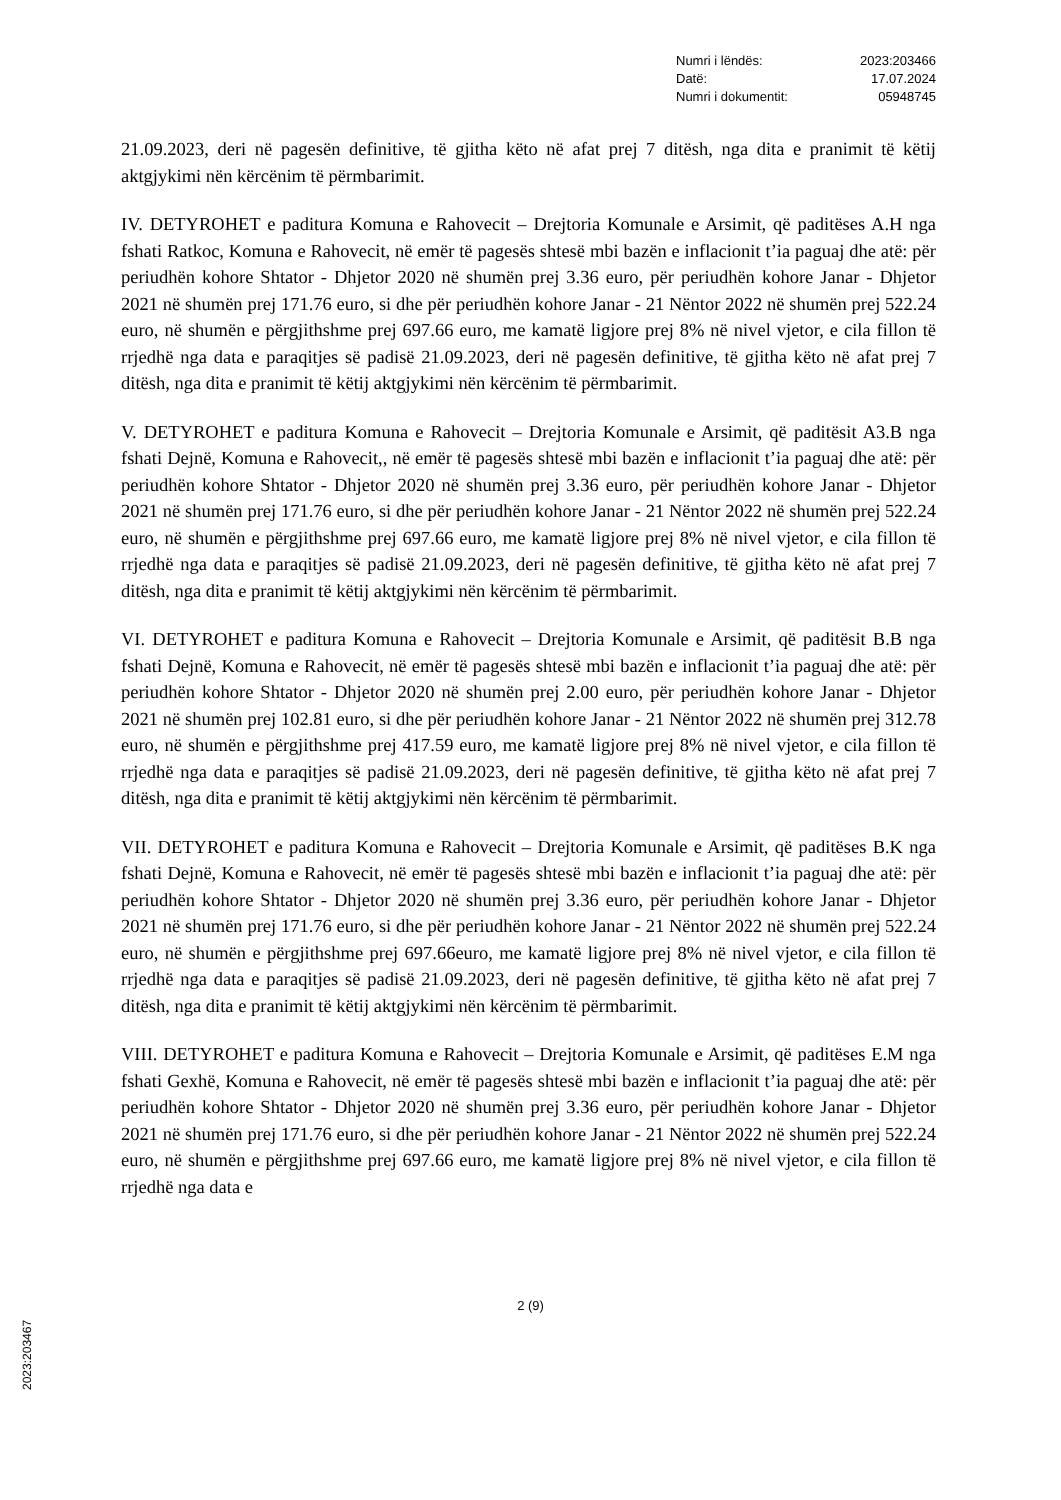Numri i lëndës: 2023:203466
Datë: 17.07.2024
Numri i dokumentit: 05948745
21.09.2023, deri në pagesën definitive, të gjitha këto në afat prej 7 ditësh, nga dita e pranimit të këtij aktgjykimi nën kërcënim të përmbarimit.
IV. DETYROHET e paditura Komuna e Rahovecit – Drejtoria Komunale e Arsimit, që paditëses A.H nga fshati Ratkoc, Komuna e Rahovecit, në emër të pagesës shtesë mbi bazën e inflacionit t’ia paguaj dhe atë: për periudhën kohore Shtator - Dhjetor 2020 në shumën prej 3.36 euro, për periudhën kohore Janar - Dhjetor 2021 në shumën prej 171.76 euro, si dhe për periudhën kohore Janar - 21 Nëntor 2022 në shumën prej 522.24 euro, në shumën e përgjithshme prej 697.66 euro, me kamatë ligjore prej 8% në nivel vjetor, e cila fillon të rrjedhë nga data e paraqitjes së padisë 21.09.2023, deri në pagesën definitive, të gjitha këto në afat prej 7 ditësh, nga dita e pranimit të këtij aktgjykimi nën kërcënim të përmbarimit.
V. DETYROHET e paditura Komuna e Rahovecit – Drejtoria Komunale e Arsimit, që paditësit A3.B nga fshati Dejnë, Komuna e Rahovecit,, në emër të pagesës shtesë mbi bazën e inflacionit t’ia paguaj dhe atë: për periudhën kohore Shtator - Dhjetor 2020 në shumën prej 3.36 euro, për periudhën kohore Janar - Dhjetor 2021 në shumën prej 171.76 euro, si dhe për periudhën kohore Janar - 21 Nëntor 2022 në shumën prej 522.24 euro, në shumën e përgjithshme prej 697.66 euro, me kamatë ligjore prej 8% në nivel vjetor, e cila fillon të rrjedhë nga data e paraqitjes së padisë 21.09.2023, deri në pagesën definitive, të gjitha këto në afat prej 7 ditësh, nga dita e pranimit të këtij aktgjykimi nën kërcënim të përmbarimit.
VI. DETYROHET e paditura Komuna e Rahovecit – Drejtoria Komunale e Arsimit, që paditësit B.B nga fshati Dejnë, Komuna e Rahovecit, në emër të pagesës shtesë mbi bazën e inflacionit t’ia paguaj dhe atë: për periudhën kohore Shtator - Dhjetor 2020 në shumën prej 2.00 euro, për periudhën kohore Janar - Dhjetor 2021 në shumën prej 102.81 euro, si dhe për periudhën kohore Janar - 21 Nëntor 2022 në shumën prej 312.78 euro, në shumën e përgjithshme prej 417.59 euro, me kamatë ligjore prej 8% në nivel vjetor, e cila fillon të rrjedhë nga data e paraqitjes së padisë 21.09.2023, deri në pagesën definitive, të gjitha këto në afat prej 7 ditësh, nga dita e pranimit të këtij aktgjykimi nën kërcënim të përmbarimit.
VII. DETYROHET e paditura Komuna e Rahovecit – Drejtoria Komunale e Arsimit, që paditëses B.K nga fshati Dejnë, Komuna e Rahovecit, në emër të pagesës shtesë mbi bazën e inflacionit t’ia paguaj dhe atë: për periudhën kohore Shtator - Dhjetor 2020 në shumën prej 3.36 euro, për periudhën kohore Janar - Dhjetor 2021 në shumën prej 171.76 euro, si dhe për periudhën kohore Janar - 21 Nëntor 2022 në shumën prej 522.24 euro, në shumën e përgjithshme prej 697.66euro, me kamatë ligjore prej 8% në nivel vjetor, e cila fillon të rrjedhë nga data e paraqitjes së padisë 21.09.2023, deri në pagesën definitive, të gjitha këto në afat prej 7 ditësh, nga dita e pranimit të këtij aktgjykimi nën kërcënim të përmbarimit.
VIII. DETYROHET e paditura Komuna e Rahovecit – Drejtoria Komunale e Arsimit, që paditëses E.M nga fshati Gexhë, Komuna e Rahovecit, në emër të pagesës shtesë mbi bazën e inflacionit t’ia paguaj dhe atë: për periudhën kohore Shtator - Dhjetor 2020 në shumën prej 3.36 euro, për periudhën kohore Janar - Dhjetor 2021 në shumën prej 171.76 euro, si dhe për periudhën kohore Janar - 21 Nëntor 2022 në shumën prej 522.24 euro, në shumën e përgjithshme prej 697.66 euro, me kamatë ligjore prej 8% në nivel vjetor, e cila fillon të rrjedhë nga data e
2 (9)
2023:203467